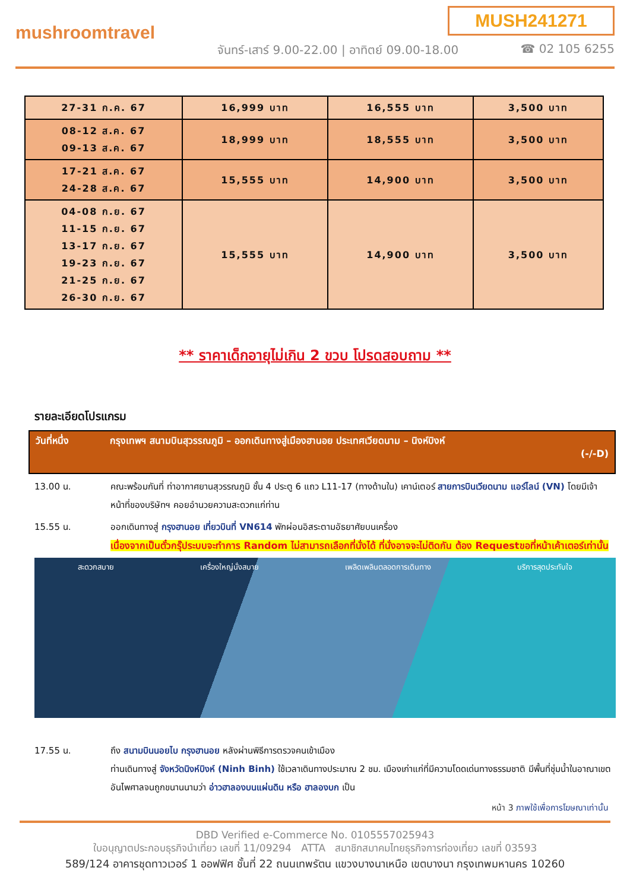MUSH241271
mushroomtravel
จันทร์-เสาร์ 9.00-22.00 | อาทิตย์ 09.00-18.00
☎ 02 105 6255
| 27-31 ก.ค. 67 | 16,999 บาท | 16,555 บาท | 3,500 บาท |
| 08-12 ส.ค. 67 09-13 ส.ค. 67 | 18,999 บาท | 18,555 บาท | 3,500 บาท |
| 17-21 ส.ค. 67 24-28 ส.ค. 67 | 15,555 บาท | 14,900 บาท | 3,500 บาท |
| 04-08 ก.ย. 67 11-15 ก.ย. 67 13-17 ก.ย. 67 19-23 ก.ย. 67 21-25 ก.ย. 67 26-30 ก.ย. 67 | 15,555 บาท | 14,900 บาท | 3,500 บาท |
** ราคาเด็กอายุไม่เกิน 2 ขวบ โปรดสอบถาม **
รายละเอียดโปรแกรม
วันที่หนึ่ง กรุงเทพฯ สนามบินสุวรรณภูมิ – ออกเดินทางสู่เมืองฮานอย ประเทศเวียดนาม – นิงห์บิงห์
(-/-D)
13.00 น. คณะพร้อมกันที่ ท่าอากาศยานสุวรรณภูมิ ชั้น 4 ประตู 6 แถว L11-17 (ทางด้านใน) เคาน์เตอร์ สายการบินเวียดนาม แอร์ไลน์ (VN) โดยมีเจ้าหน้าที่ของบริษัทฯ คอยอำนวยความสะดวกแก่ท่าน
15.55 น. ออกเดินทางสู่ กรุงฮานอย เที่ยวบินที่ VN614 พักผ่อนอิสระตามอัธยาศัยบนเครื่อง
เนื่องจากเป็นตั๋วกรุ๊ประบบจะทำการ Random ไม่สามารถเลือกที่นั่งได้ ที่นั่งอาจจะไม่ติดกัน ต้อง Requestขอที่หน้าเค้าเตอร์เท่านั้น
สะดวกสบาย เครื่องใหญ่นั่งสบาย เพลิดเพลินตลอดการเดินทาง บริการสุดประทับใจ
17.55 น. ถึง สนามบินนอยไบ กรุงฮานอย หลังผ่านพิธีการตรวจคนเข้าเมือง
ท่านเดินทางสู่ จังหวัดนิงห์บิงห์ (Ninh Binh) ใช้เวลาเดินทางประมาณ 2 ชม. เมืองเก่าแก่ที่มีความโดดเด่นทางธรรมชาติ มีพื้นที่ชุ่มน้ำในอาณาเขตอันไพศาลจนถูกขนานนามว่า อ่าวฮาลองบนแผ่นดิน หรือ ฮาลองบก เป็น
หน้า 3 ภาพใช้เพื่อการโฆษณาเท่านั้น
DBD Verified e-Commerce No. 0105557025943
ใบอนุญาตประกอบธุรกิจนำเที่ยว เลขที่ 11/09294 ATTA สมาชิกสมาคมไทยธุรกิจการท่องเที่ยว เลขที่ 03593
589/124 อาคารชุดทาวเวอร์ 1 ออฟฟิศ ชั้นที่ 22 ถนนเทพรัตน แขวงบางนาเหนือ เขตบางนา กรุงเทพมหานคร 10260